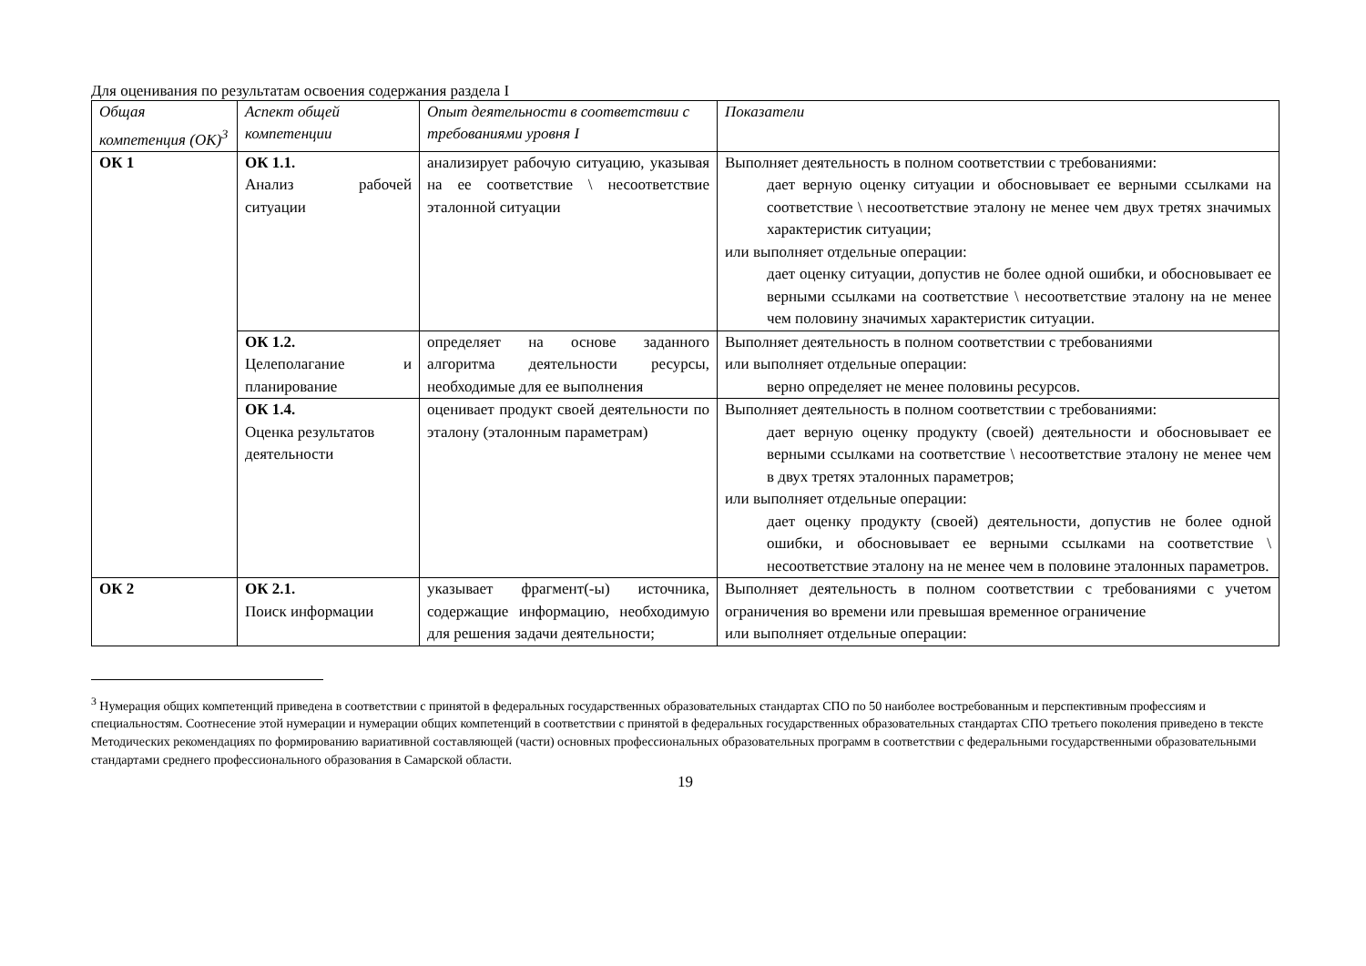Для оценивания по результатам освоения содержания раздела I
| Общая компетенция (ОК)<sup>3</sup> | Аспект общей компетенции | Опыт деятельности в соответствии с требованиями уровня I | Показатели |
| --- | --- | --- | --- |
| ОК 1 | ОК 1.1. Анализ рабочей ситуации | анализирует рабочую ситуацию, указывая на ее соответствие \ несоответствие эталонной ситуации | Выполняет деятельность в полном соответствии с требованиями: дает верную оценку ситуации и обосновывает ее верными ссылками на соответствие \ несоответствие эталону не менее чем двух третях значимых характеристик ситуации; или выполняет отдельные операции: дает оценку ситуации, допустив не более одной ошибки, и обосновывает ее верными ссылками на соответствие \ несоответствие эталону на не менее чем половину значимых характеристик ситуации. |
| | ОК 1.2. Целеполагание и планирование | определяет на основе заданного алгоритма деятельности ресурсы, необходимые для ее выполнения | Выполняет деятельность в полном соответствии с требованиями или выполняет отдельные операции: верно определяет не менее половины ресурсов. |
| | ОК 1.4. Оценка результатов деятельности | оценивает продукт своей деятельности по эталону (эталонным параметрам) | Выполняет деятельность в полном соответствии с требованиями: дает верную оценку продукту (своей) деятельности и обосновывает ее верными ссылками на соответствие \ несоответствие эталону не менее чем в двух третях эталонных параметров; или выполняет отдельные операции: дает оценку продукту (своей) деятельности, допустив не более одной ошибки, и обосновывает ее верными ссылками на соответствие \ несоответствие эталону на не менее чем в половине эталонных параметров. |
| ОК 2 | ОК 2.1. Поиск информации | указывает фрагмент(-ы) источника, содержащие информацию, необходимую для решения задачи деятельности; | Выполняет деятельность в полном соответствии с требованиями с учетом ограничения во времени или превышая временное ограничение или выполняет отдельные операции: |
<sup>3</sup> Нумерация общих компетенций приведена в соответствии с принятой в федеральных государственных образовательных стандартах СПО по 50 наиболее востребованным и перспективным профессиям и специальностям. Соотнесение этой нумерации и нумерации общих компетенций в соответствии с принятой в федеральных государственных образовательных стандартах СПО третьего поколения приведено в тексте Методических рекомендациях по формированию вариативной составляющей (части) основных профессиональных образовательных программ в соответствии с федеральными государственными образовательными стандартами среднего профессионального образования в Самарской области.
19